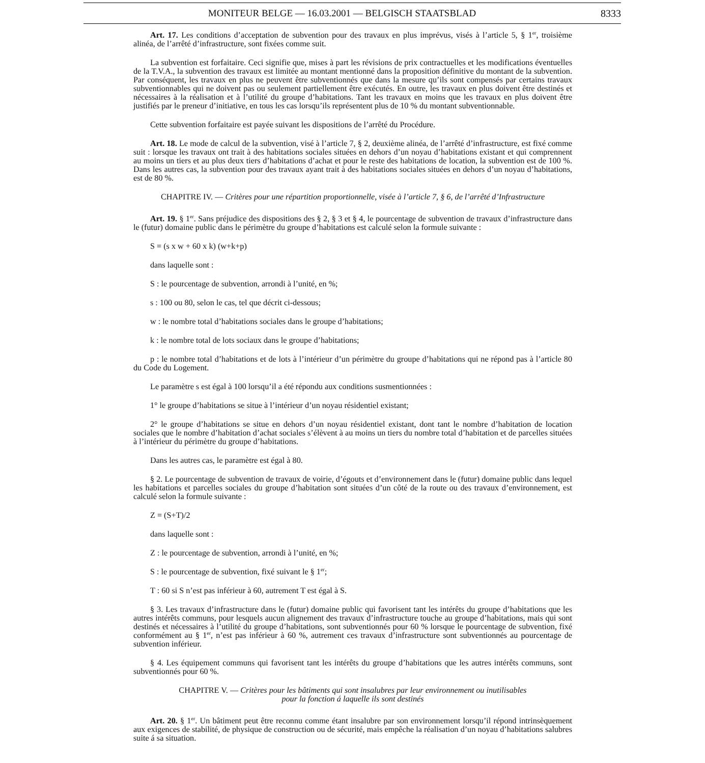MONITEUR BELGE — 16.03.2001 — BELGISCH STAATSBLAD 8333
Art. 17. Les conditions d’acceptation de subvention pour des travaux en plus imprévus, visés à l’article 5, § 1<sup>er</sup>, troisième alinéa, de l’arrêté d’infrastructure, sont fixées comme suit.
La subvention est forfaitaire. Ceci signifie que, mises à part les révisions de prix contractuelles et les modifications éventuelles de la T.V.A., la subvention des travaux est limitée au montant mentionné dans la proposition définitive du montant de la subvention. Par conséquent, les travaux en plus ne peuvent être subventionnés que dans la mesure qu’ils sont compensés par certains travaux subventionnables qui ne doivent pas ou seulement partiellement être exécutés. En outre, les travaux en plus doivent être destinés et nécessaires à la réalisation et à l’utilité du groupe d’habitations. Tant les travaux en moins que les travaux en plus doivent être justifiés par le preneur d’initiative, en tous les cas lorsqu’ils représentent plus de 10 % du montant subventionnable.
Cette subvention forfaitaire est payée suivant les dispositions de l’arrêté du Procédure.
Art. 18. Le mode de calcul de la subvention, visé à l’article 7, § 2, deuxième alinéa, de l’arrêté d’infrastructure, est fixé comme suit : lorsque les travaux ont trait à des habitations sociales situées en dehors d’un noyau d’habitations existant et qui comprennent au moins un tiers et au plus deux tiers d’habitations d’achat et pour le reste des habitations de location, la subvention est de 100 %. Dans les autres cas, la subvention pour des travaux ayant trait à des habitations sociales situées en dehors d’un noyau d’habitations, est de 80 %.
CHAPITRE IV. — Critères pour une répartition proportionnelle, visée à l’article 7, § 6, de l’arrêté d’Infrastructure
Art. 19. § 1<sup>er</sup>. Sans préjudice des dispositions des § 2, § 3 et § 4, le pourcentage de subvention de travaux d’infrastructure dans le (futur) domaine public dans le périmètre du groupe d’habitations est calculé selon la formule suivante :
S = (s x w + 60 x k) (w+k+p)
dans laquelle sont :
S : le pourcentage de subvention, arrondi à l’unité, en %;
s : 100 ou 80, selon le cas, tel que décrit ci-dessous;
w : le nombre total d’habitations sociales dans le groupe d’habitations;
k : le nombre total de lots sociaux dans le groupe d’habitations;
p : le nombre total d’habitations et de lots à l’intérieur d’un périmètre du groupe d’habitations qui ne répond pas à l’article 80 du Code du Logement.
Le paramètre s est égal à 100 lorsqu’il a été répondu aux conditions susmentionnées :
1° le groupe d’habitations se situe à l’intérieur d’un noyau résidentiel existant;
2° le groupe d’habitations se situe en dehors d’un noyau résidentiel existant, dont tant le nombre d’habitation de location sociales que le nombre d’habitation d’achat sociales s’élèvent à au moins un tiers du nombre total d’habitation et de parcelles situées à l’intérieur du périmètre du groupe d’habitations.
Dans les autres cas, le paramètre est égal à 80.
§ 2. Le pourcentage de subvention de travaux de voirie, d’égouts et d’environnement dans le (futur) domaine public dans lequel les habitations et parcelles sociales du groupe d’habitation sont situées d’un côté de la route ou des travaux d’environnement, est calculé selon la formule suivante :
Z = (S+T)/2
dans laquelle sont :
Z : le pourcentage de subvention, arrondi à l’unité, en %;
S : le pourcentage de subvention, fixé suivant le § 1<sup>er</sup>;
T : 60 si S n’est pas inférieur à 60, autrement T est égal à S.
§ 3. Les travaux d’infrastructure dans le (futur) domaine public qui favorisent tant les intérêts du groupe d’habitations que les autres intérêts communs, pour lesquels aucun alignement des travaux d’infrastructure touche au groupe d’habitations, mais qui sont destinés et nécessaires à l’utilité du groupe d’habitations, sont subventionnés pour 60 % lorsque le pourcentage de subvention, fixé conformément au § 1<sup>er</sup>, n’est pas inférieur à 60 %, autrement ces travaux d’infrastructure sont subventionnés au pourcentage de subvention inférieur.
§ 4. Les équipement communs qui favorisent tant les intérêts du groupe d’habitations que les autres intérêts communs, sont subventionnés pour 60 %.
CHAPITRE V. — Critères pour les bâtiments qui sont insalubres par leur environnement ou inutilisables
pour la fonction á laquelle ils sont destinés
Art. 20. § 1<sup>er</sup>. Un bâtiment peut être reconnu comme étant insalubre par son environnement lorsqu’il répond intrinsèquement aux exigences de stabilité, de physique de construction ou de sécurité, mais empêche la réalisation d’un noyau d’habitations salubres suite á sa situation.